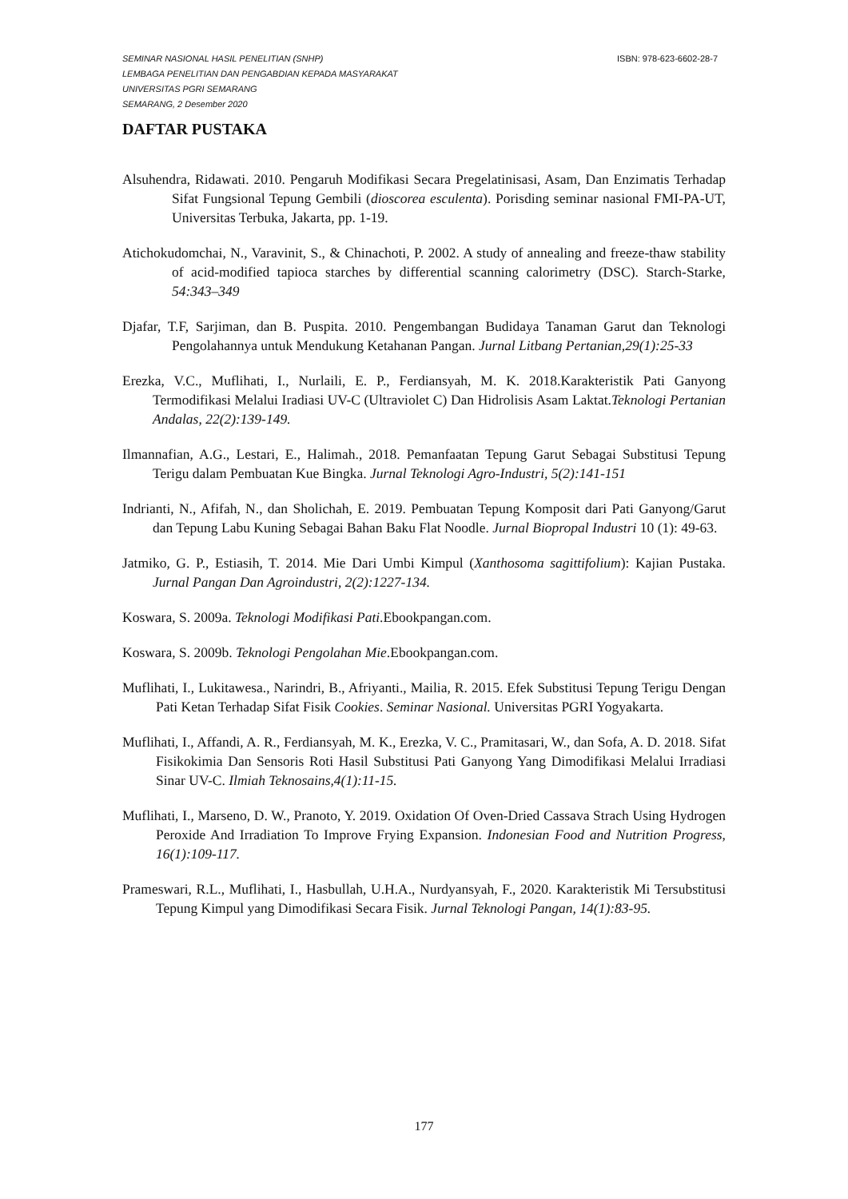ISBN: 978-623-6602-28-7 SEMINAR NASIONAL HASIL PENELITIAN (SNHP)
LEMBAGA PENELITIAN DAN PENGABDIAN KEPADA MASYARAKAT
UNIVERSITAS PGRI SEMARANG
SEMARANG, 2 Desember 2020
DAFTAR PUSTAKA
Alsuhendra, Ridawati. 2010. Pengaruh Modifikasi Secara Pregelatinisasi, Asam, Dan Enzimatis Terhadap Sifat Fungsional Tepung Gembili (dioscorea esculenta). Porisding seminar nasional FMI-PA-UT, Universitas Terbuka, Jakarta, pp. 1-19.
Atichokudomchai, N., Varavinit, S., & Chinachoti, P. 2002. A study of annealing and freeze-thaw stability of acid-modified tapioca starches by differential scanning calorimetry (DSC). Starch-Starke, 54:343–349
Djafar, T.F, Sarjiman, dan B. Puspita. 2010. Pengembangan Budidaya Tanaman Garut dan Teknologi Pengolahannya untuk Mendukung Ketahanan Pangan. Jurnal Litbang Pertanian,29(1):25-33
Erezka, V.C., Muflihati, I., Nurlaili, E. P., Ferdiansyah, M. K. 2018.Karakteristik Pati Ganyong Termodifikasi Melalui Iradiasi UV-C (Ultraviolet C) Dan Hidrolisis Asam Laktat.Teknologi Pertanian Andalas, 22(2):139-149.
Ilmannafian, A.G., Lestari, E., Halimah., 2018. Pemanfaatan Tepung Garut Sebagai Substitusi Tepung Terigu dalam Pembuatan Kue Bingka. Jurnal Teknologi Agro-Industri, 5(2):141-151
Indrianti, N., Afifah, N., dan Sholichah, E. 2019. Pembuatan Tepung Komposit dari Pati Ganyong/Garut dan Tepung Labu Kuning Sebagai Bahan Baku Flat Noodle. Jurnal Biopropal Industri 10 (1): 49-63.
Jatmiko, G. P., Estiasih, T. 2014. Mie Dari Umbi Kimpul (Xanthosoma sagittifolium): Kajian Pustaka. Jurnal Pangan Dan Agroindustri, 2(2):1227-134.
Koswara, S. 2009a. Teknologi Modifikasi Pati.Ebookpangan.com.
Koswara, S. 2009b. Teknologi Pengolahan Mie.Ebookpangan.com.
Muflihati, I., Lukitawesa., Narindri, B., Afriyanti., Mailia, R. 2015. Efek Substitusi Tepung Terigu Dengan Pati Ketan Terhadap Sifat Fisik Cookies. Seminar Nasional. Universitas PGRI Yogyakarta.
Muflihati, I., Affandi, A. R., Ferdiansyah, M. K., Erezka, V. C., Pramitasari, W., dan Sofa, A. D. 2018. Sifat Fisikokimia Dan Sensoris Roti Hasil Substitusi Pati Ganyong Yang Dimodifikasi Melalui Irradiasi Sinar UV-C. Ilmiah Teknosains,4(1):11-15.
Muflihati, I., Marseno, D. W., Pranoto, Y. 2019. Oxidation Of Oven-Dried Cassava Strach Using Hydrogen Peroxide And Irradiation To Improve Frying Expansion. Indonesian Food and Nutrition Progress, 16(1):109-117.
Prameswari, R.L., Muflihati, I., Hasbullah, U.H.A., Nurdyansyah, F., 2020. Karakteristik Mi Tersubstitusi Tepung Kimpul yang Dimodifikasi Secara Fisik. Jurnal Teknologi Pangan, 14(1):83-95.
177